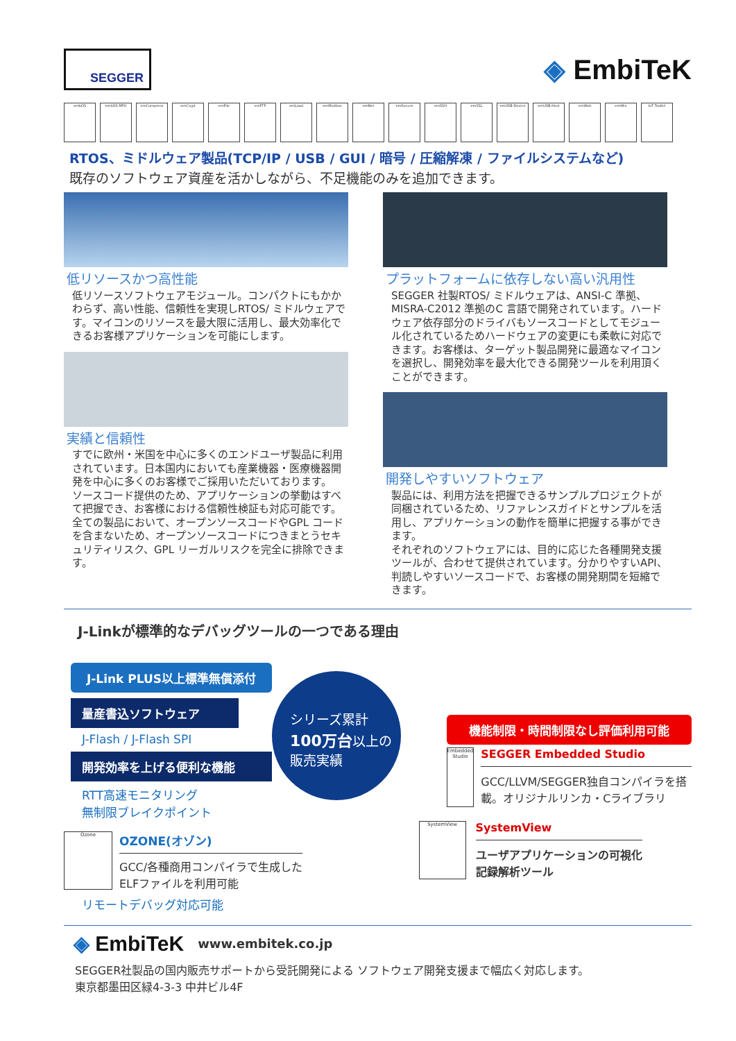SEGGER
◈ EmbiTeK
embOS embOS-MPU emCompress emCrypt emFile emFTP emLoad emModbus emNet emSecure emSSH emSSL emUSB-Device emUSB-Host emWeb emWin IoT Toolkit
RTOS、ミドルウェア製品(TCP/IP / USB / GUI / 暗号 / 圧縮解凍 / ファイルシステムなど)
既存のソフトウェア資産を活かしながら、不足機能のみを追加できます。
低リソースかつ高性能
低リソースソフトウェアモジュール。コンパクトにもかかわらず、高い性能、信頼性を実現しRTOS/ ミドルウェアです。マイコンのリソースを最大限に活用し、最大効率化できるお客様アプリケーションを可能にします。
実績と信頼性
すでに欧州・米国を中心に多くのエンドユーザ製品に利用されています。日本国内においても産業機器・医療機器開発を中心に多くのお客様でご採用いただいております。
ソースコード提供のため、アプリケーションの挙動はすべて把握でき、お客様における信頼性検証も対応可能です。全ての製品において、オープンソースコードやGPL コードを含まないため、オープンソースコードにつきまとうセキュリティリスク、GPL リーガルリスクを完全に排除できます。
プラットフォームに依存しない高い汎用性
SEGGER 社製RTOS/ ミドルウェアは、ANSI-C 準拠、MISRA-C2012 準拠のC 言語で開発されています。ハードウェア依存部分のドライバもソースコードとしてモジュール化されているためハードウェアの変更にも柔軟に対応できます。お客様は、ターゲット製品開発に最適なマイコンを選択し、開発効率を最大化できる開発ツールを利用頂くことができます。
開発しやすいソフトウェア
製品には、利用方法を把握できるサンプルプロジェクトが同梱されているため、リファレンスガイドとサンプルを活用し、アプリケーションの動作を簡単に把握する事ができます。
それぞれのソフトウェアには、目的に応じた各種開発支援ツールが、合わせて提供されています。分かりやすいAPI、判読しやすいソースコードで、お客様の開発期間を短縮できます。
J-Linkが標準的なデバッグツールの一つである理由
J-Link PLUS以上標準無償添付
量産書込ソフトウェア
J-Flash / J-Flash SPI
開発効率を上げる便利な機能
RTT高速モニタリング
無制限ブレイクポイント
シリーズ累計
100万台以上の
販売実績
Ozone
OZONE(オゾン)
GCC/各種商用コンパイラで生成した
ELFファイルを利用可能
リモートデバッグ対応可能
機能制限・時間制限なし評価利用可能
Embedded Studio
SEGGER Embedded Studio
GCC/LLVM/SEGGER独自コンパイラを搭載。オリジナルリンカ・Cライブラリ
SystemView
SystemView
ユーザアプリケーションの可視化
記録解析ツール
◈ EmbiTeK
www.embitek.co.jp
SEGGER社製品の国内販売サポートから受託開発による ソフトウェア開発支援まで幅広く対応します。
東京都墨田区緑4-3-3 中井ビル4F